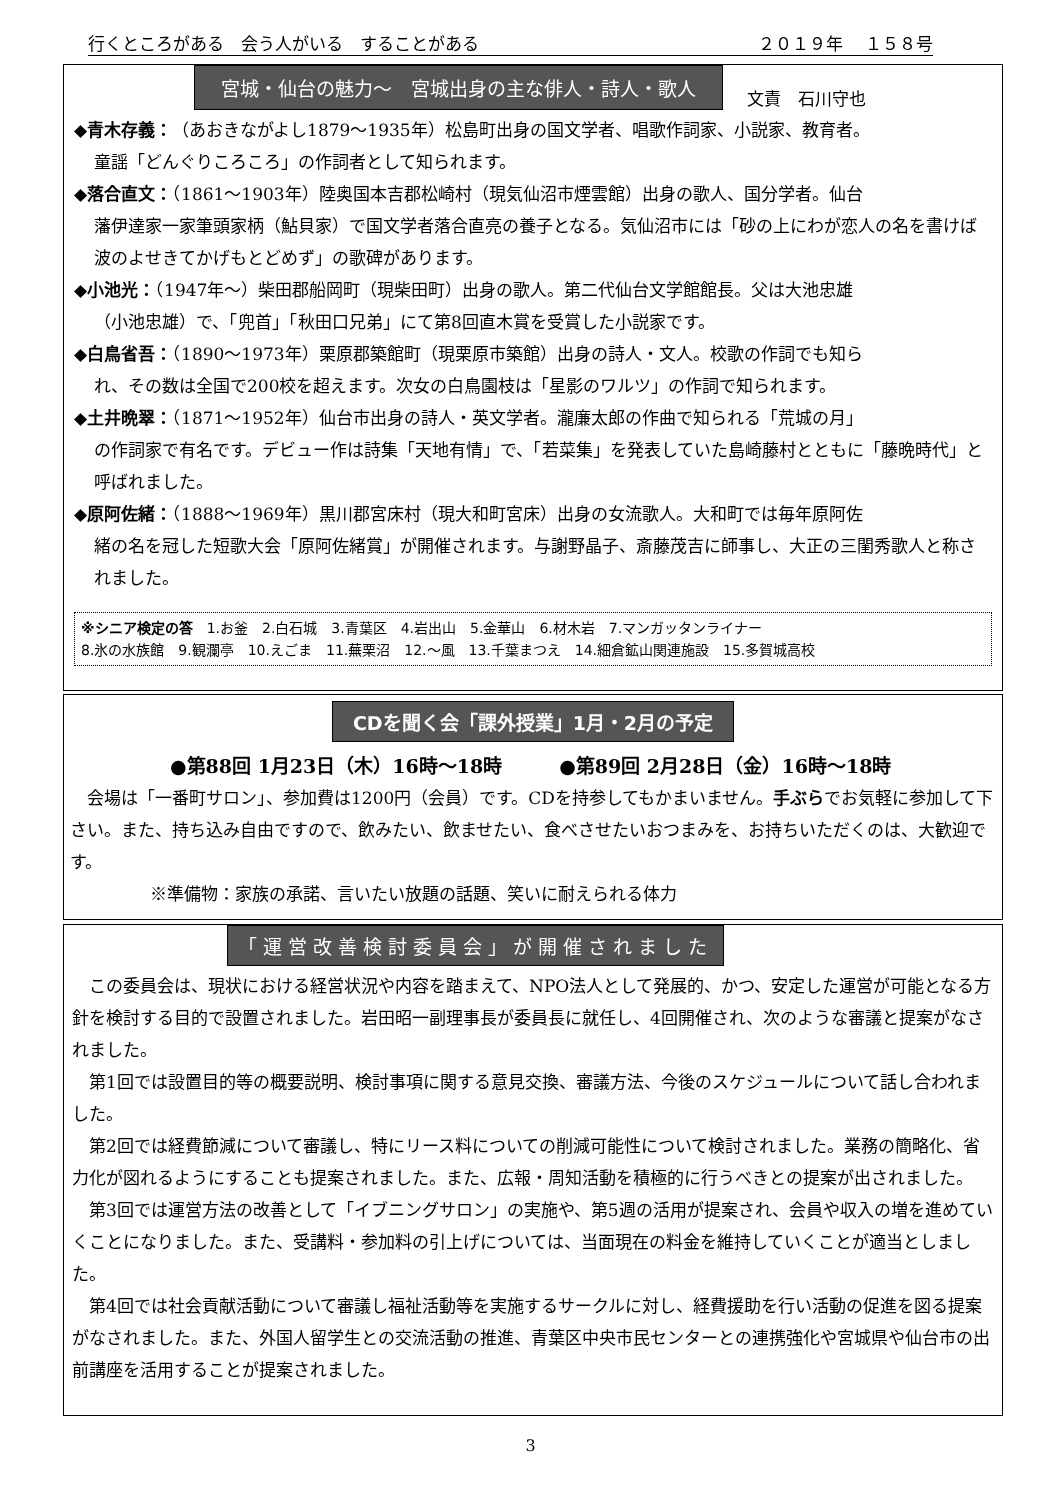行くところがある　会う人がいる　することがある ２０１９年　 １５８号
宮城・仙台の魅力～　宮城出身の主な俳人・詩人・歌人 文責　石川守也
◆青木存義：（あおきながよし1879～1935年）松島町出身の国文学者、唱歌作詞家、小説家、教育者。
童謡「どんぐりころころ」の作詞者として知られます。
◆落合直文：（1861～1903年）陸奥国本吉郡松崎村（現気仙沼市煙雲館）出身の歌人、国分学者。仙台
藩伊達家一家筆頭家柄（鮎貝家）で国文学者落合直亮の養子となる。気仙沼市には「砂の上にわが恋人の名を書けば　波のよせきてかげもとどめず」の歌碑があります。
◆小池光：（1947年～）柴田郡船岡町（現柴田町）出身の歌人。第二代仙台文学館館長。父は大池忠雄
（小池忠雄）で、「兜首」「秋田口兄弟」にて第8回直木賞を受賞した小説家です。
◆白鳥省吾：（1890～1973年）栗原郡築館町（現栗原市築館）出身の詩人・文人。校歌の作詞でも知ら
れ、その数は全国で200校を超えます。次女の白鳥園枝は「星影のワルツ」の作詞で知られます。
◆土井晩翠：（1871～1952年）仙台市出身の詩人・英文学者。瀧廉太郎の作曲で知られる「荒城の月」
の作詞家で有名です。デビュー作は詩集「天地有情」で、「若菜集」を発表していた島崎藤村とともに「藤晩時代」と呼ばれました。
◆原阿佐緒：（1888～1969年）黒川郡宮床村（現大和町宮床）出身の女流歌人。大和町では毎年原阿佐
緒の名を冠した短歌大会「原阿佐緒賞」が開催されます。与謝野晶子、斎藤茂吉に師事し、大正の三閨秀歌人と称されました。
※シニア検定の答　1.お釜　2.白石城　3.青葉区　4.岩出山　5.金華山　6.材木岩　7.マンガッタンライナー
8.氷の水族館　9.観瀾亭　10.えごま　11.蕪栗沼　12.～風　13.千葉まつえ　14.細倉鉱山関連施設　15.多賀城高校
CDを聞く会「課外授業」1月・2月の予定
●第88回 1月23日（木）16時～18時　　　●第89回 2月28日（金）16時～18時
　会場は「一番町サロン」、参加費は1200円（会員）です。CDを持参してもかまいません。手ぶらでお気軽に参加して下さい。また、持ち込み自由ですので、飲みたい、飲ませたい、食べさせたいおつまみを、お持ちいただくのは、大歓迎です。
※準備物：家族の承諾、言いたい放題の話題、笑いに耐えられる体力
「運営改善検討委員会」が開催されました
　この委員会は、現状における経営状況や内容を踏まえて、NPO法人として発展的、かつ、安定した運営が可能となる方針を検討する目的で設置されました。岩田昭一副理事長が委員長に就任し、4回開催され、次のような審議と提案がなされました。
　第1回では設置目的等の概要説明、検討事項に関する意見交換、審議方法、今後のスケジュールについて話し合われました。
　第2回では経費節減について審議し、特にリース料についての削減可能性について検討されました。業務の簡略化、省力化が図れるようにすることも提案されました。また、広報・周知活動を積極的に行うべきとの提案が出されました。
　第3回では運営方法の改善として「イブニングサロン」の実施や、第5週の活用が提案され、会員や収入の増を進めていくことになりました。また、受講料・参加料の引上げについては、当面現在の料金を維持していくことが適当としました。
　第4回では社会貢献活動について審議し福祉活動等を実施するサークルに対し、経費援助を行い活動の促進を図る提案がなされました。また、外国人留学生との交流活動の推進、青葉区中央市民センターとの連携強化や宮城県や仙台市の出前講座を活用することが提案されました。
3